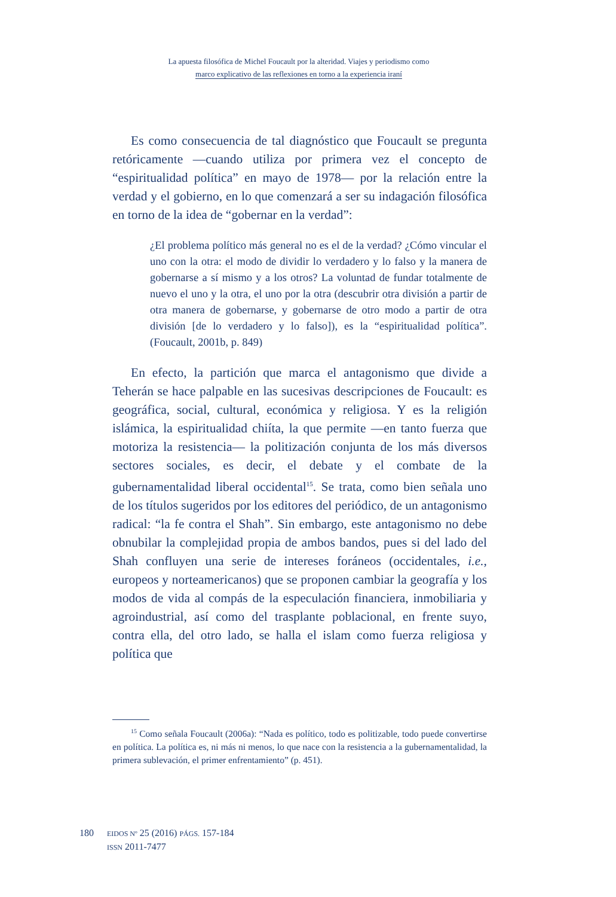La apuesta filosófica de Michel Foucault por la alteridad. Viajes y periodismo como
marco explicativo de las reflexiones en torno a la experiencia iraní
Es como consecuencia de tal diagnóstico que Foucault se pregunta retóricamente —cuando utiliza por primera vez el concepto de “espiritualidad política” en mayo de 1978— por la relación entre la verdad y el gobierno, en lo que comenzará a ser su indagación filosófica en torno de la idea de “gobernar en la verdad”:
¿El problema político más general no es el de la verdad? ¿Cómo vincular el uno con la otra: el modo de dividir lo verdadero y lo falso y la manera de gobernarse a sí mismo y a los otros? La voluntad de fundar totalmente de nuevo el uno y la otra, el uno por la otra (descubrir otra división a partir de otra manera de gobernarse, y gobernarse de otro modo a partir de otra división [de lo verdadero y lo falso]), es la “espiritualidad política”. (Foucault, 2001b, p. 849)
En efecto, la partición que marca el antagonismo que divide a Teherán se hace palpable en las sucesivas descripciones de Foucault: es geográfica, social, cultural, económica y religiosa. Y es la religión islámica, la espiritualidad chiíta, la que permite —en tanto fuerza que motoriza la resistencia— la politización conjunta de los más diversos sectores sociales, es decir, el debate y el combate de la gubernamentalidad liberal occidental<sup>15</sup>. Se trata, como bien señala uno de los títulos sugeridos por los editores del periódico, de un antagonismo radical: “la fe contra el Shah”. Sin embargo, este antagonismo no debe obnubilar la complejidad propia de ambos bandos, pues si del lado del Shah confluyen una serie de intereses foráneos (occidentales, i.e., europeos y norteamericanos) que se proponen cambiar la geografía y los modos de vida al compás de la especulación financiera, inmobiliaria y agroindustrial, así como del trasplante poblacional, en frente suyo, contra ella, del otro lado, se halla el islam como fuerza religiosa y política que
<sup>15</sup> Como señala Foucault (2006a): “Nada es político, todo es politizable, todo puede convertirse en política. La política es, ni más ni menos, lo que nace con la resistencia a la gubernamentalidad, la primera sublevación, el primer enfrentamiento” (p. 451).
180
EIDOS Nº 25 (2016) PÁGS. 157-184
ISSN 2011-7477